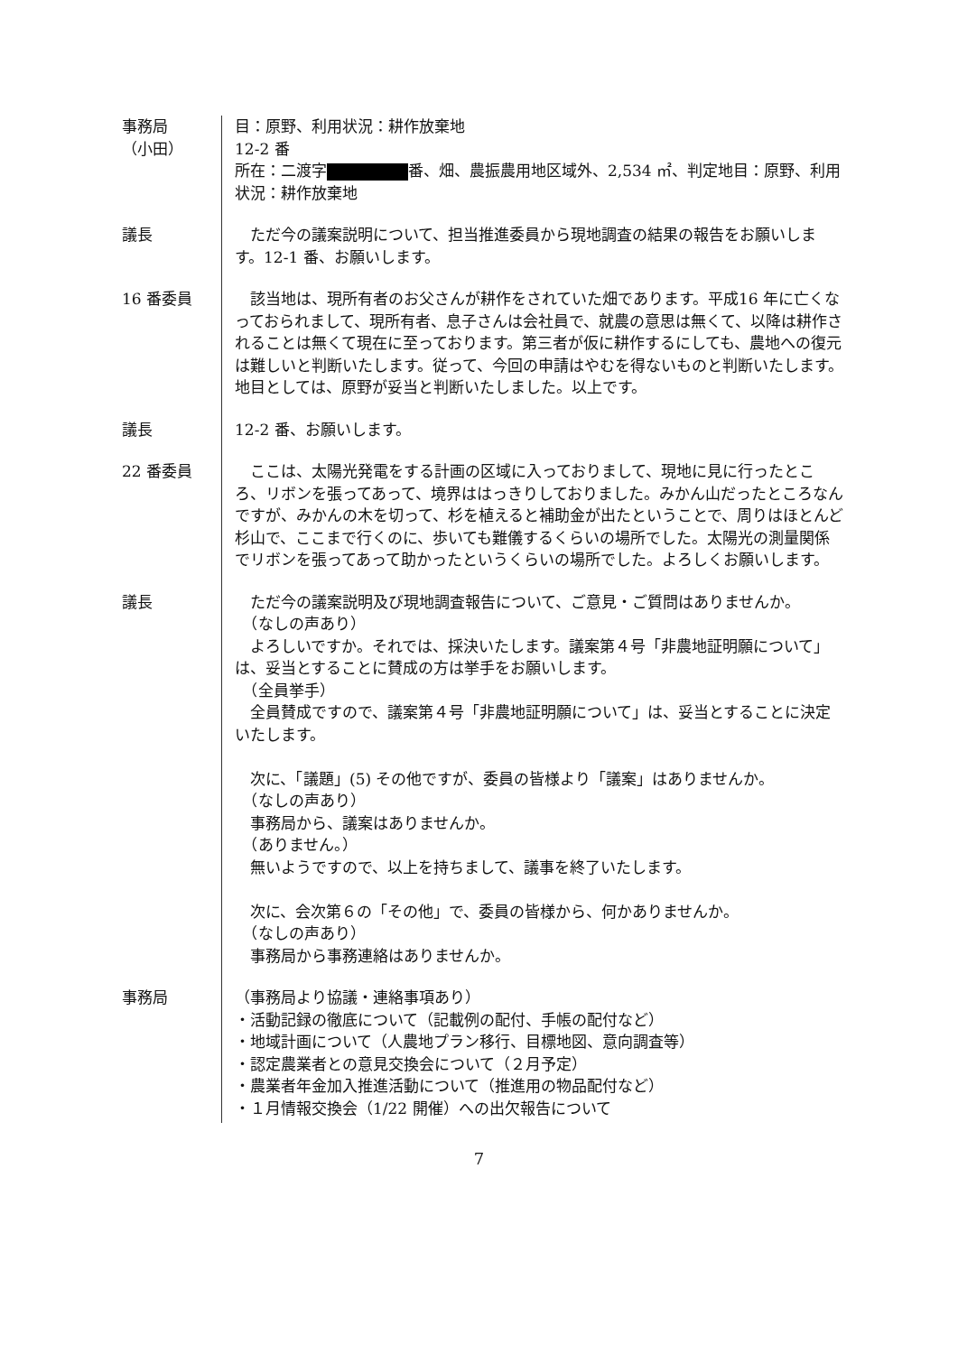事務局
（小田）
目：原野、利用状況：耕作放棄地
12-2 番
所在：二渡字 番、畑、農振農用地区域外、2,534 ㎡、判定地目：原野、利用状況：耕作放棄地
議長 ただ今の議案説明について、担当推進委員から現地調査の結果の報告をお願いします。12-1 番、お願いします。
16 番委員 該当地は、現所有者のお父さんが耕作をされていた畑であります。平成16 年に亡くなっておられまして、現所有者、息子さんは会社員で、就農の意思は無くて、以降は耕作されることは無くて現在に至っております。第三者が仮に耕作するにしても、農地への復元は難しいと判断いたします。従って、今回の申請はやむを得ないものと判断いたします。地目としては、原野が妥当と判断いたしました。以上です。
議長 12-2 番、お願いします。
22 番委員 ここは、太陽光発電をする計画の区域に入っておりまして、現地に見に行ったところ、リボンを張ってあって、境界ははっきりしておりました。みかん山だったところなんですが、みかんの木を切って、杉を植えると補助金が出たということで、周りはほとんど杉山で、ここまで行くのに、歩いても難儀するくらいの場所でした。太陽光の測量関係でリボンを張ってあって助かったというくらいの場所でした。よろしくお願いします。
議長 ただ今の議案説明及び現地調査報告について、ご意見・ご質問はありませんか。
　（なしの声あり）
よろしいですか。それでは、採決いたします。議案第４号「非農地証明願について」は、妥当とすることに賛成の方は挙手をお願いします。
　（全員挙手）
全員賛成ですので、議案第４号「非農地証明願について」は、妥当とすることに決定いたします。
次に、「議題」(5) その他ですが、委員の皆様より「議案」はありませんか。
　（なしの声あり）
事務局から、議案はありませんか。
　（ありません。）
無いようですので、以上を持ちまして、議事を終了いたします。
次に、会次第６の「その他」で、委員の皆様から、何かありませんか。
　（なしの声あり）
事務局から事務連絡はありませんか。
事務局 （事務局より協議・連絡事項あり）
・活動記録の徹底について（記載例の配付、手帳の配付など）
・地域計画について（人農地プラン移行、目標地図、意向調査等）
・認定農業者との意見交換会について（２月予定）
・農業者年金加入推進活動について（推進用の物品配付など）
・１月情報交換会（1/22 開催）への出欠報告について
7